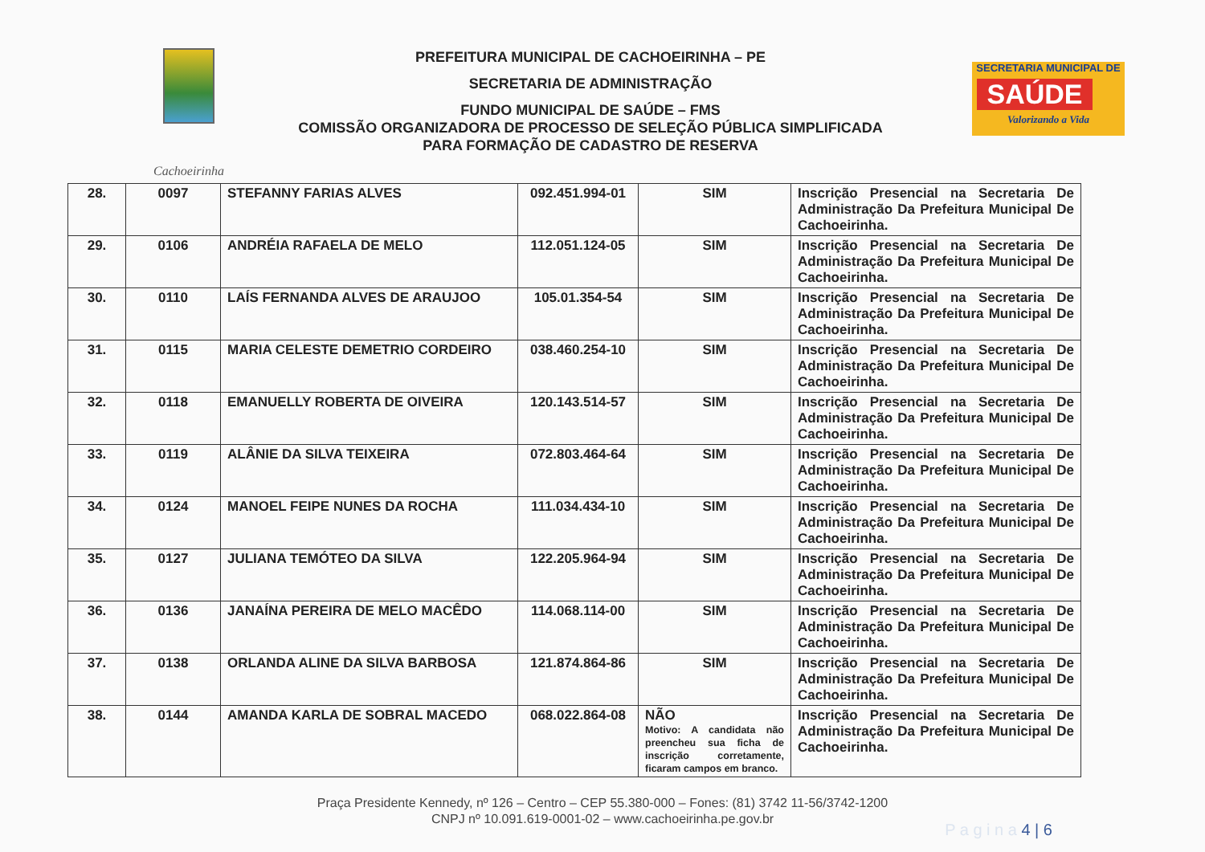Cachoeirinha
PREFEITURA MUNICIPAL DE CACHOEIRINHA – PE
SECRETARIA DE ADMINISTRAÇÃO
FUNDO MUNICIPAL DE SAÚDE – FMS
COMISSÃO ORGANIZADORA DE PROCESSO DE SELEÇÃO PÚBLICA SIMPLIFICADA
PARA FORMAÇÃO DE CADASTRO DE RESERVA
SECRETARIA MUNICIPAL DE
SAÚDE
Valorizando a Vida
| 28. | 0097 | STEFANNY FARIAS ALVES | 092.451.994-01 | SIM | Inscrição Presencial na Secretaria De Administração Da Prefeitura Municipal De Cachoeirinha. |
| 29. | 0106 | ANDRÉIA RAFAELA DE MELO | 112.051.124-05 | SIM | Inscrição Presencial na Secretaria De Administração Da Prefeitura Municipal De Cachoeirinha. |
| 30. | 0110 | LAÍS FERNANDA ALVES DE ARAUJOO | 105.01.354-54 | SIM | Inscrição Presencial na Secretaria De Administração Da Prefeitura Municipal De Cachoeirinha. |
| 31. | 0115 | MARIA CELESTE DEMETRIO CORDEIRO | 038.460.254-10 | SIM | Inscrição Presencial na Secretaria De Administração Da Prefeitura Municipal De Cachoeirinha. |
| 32. | 0118 | EMANUELLY ROBERTA DE OIVEIRA | 120.143.514-57 | SIM | Inscrição Presencial na Secretaria De Administração Da Prefeitura Municipal De Cachoeirinha. |
| 33. | 0119 | ALÂNIE DA SILVA TEIXEIRA | 072.803.464-64 | SIM | Inscrição Presencial na Secretaria De Administração Da Prefeitura Municipal De Cachoeirinha. |
| 34. | 0124 | MANOEL FEIPE NUNES DA ROCHA | 111.034.434-10 | SIM | Inscrição Presencial na Secretaria De Administração Da Prefeitura Municipal De Cachoeirinha. |
| 35. | 0127 | JULIANA TEMÓTEO DA SILVA | 122.205.964-94 | SIM | Inscrição Presencial na Secretaria De Administração Da Prefeitura Municipal De Cachoeirinha. |
| 36. | 0136 | JANAÍNA PEREIRA DE MELO MACÊDO | 114.068.114-00 | SIM | Inscrição Presencial na Secretaria De Administração Da Prefeitura Municipal De Cachoeirinha. |
| 37. | 0138 | ORLANDA ALINE DA SILVA BARBOSA | 121.874.864-86 | SIM | Inscrição Presencial na Secretaria De Administração Da Prefeitura Municipal De Cachoeirinha. |
| 38. | 0144 | AMANDA KARLA DE SOBRAL MACEDO | 068.022.864-08 | NÃO Motivo: A candidata não preencheu sua ficha de inscrição corretamente, ficaram campos em branco. | Inscrição Presencial na Secretaria De Administração Da Prefeitura Municipal De Cachoeirinha. |
Praça Presidente Kennedy, nº 126 – Centro – CEP 55.380-000 – Fones: (81) 3742 11-56/3742-1200
CNPJ nº 10.091.619-0001-02 – www.cachoeirinha.pe.gov.br
P a g i n a 4 | 6